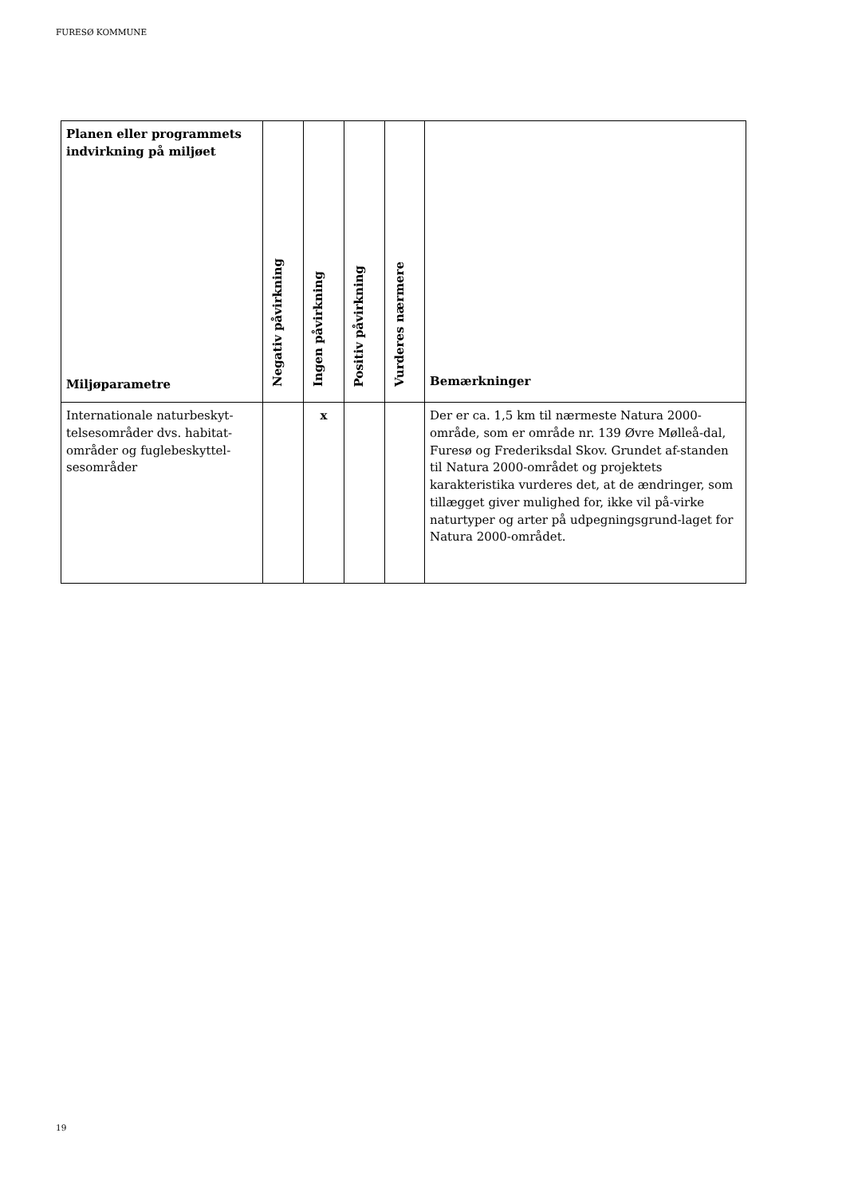FURESØ KOMMUNE
| Planen eller programmets indvirkning på miljøet Miljøparametre | Negativ påvirkning | Ingen påvirkning | Positiv påvirkning | Vurderes nærmere | Bemærkninger |
| --- | --- | --- | --- | --- | --- |
| Internationale naturbeskyt-telsesområder dvs. habitat-områder og fuglebeskyttel-sesområder | | x | | | Der er ca. 1,5 km til nærmeste Natura 2000-område, som er område nr. 139 Øvre Mølleå-dal, Furesø og Frederiksdal Skov. Grundet af-standen til Natura 2000-området og projektets karakteristika vurderes det, at de ændringer, som tillægget giver mulighed for, ikke vil på-virke naturtyper og arter på udpegningsgrund-laget for Natura 2000-området. |
19